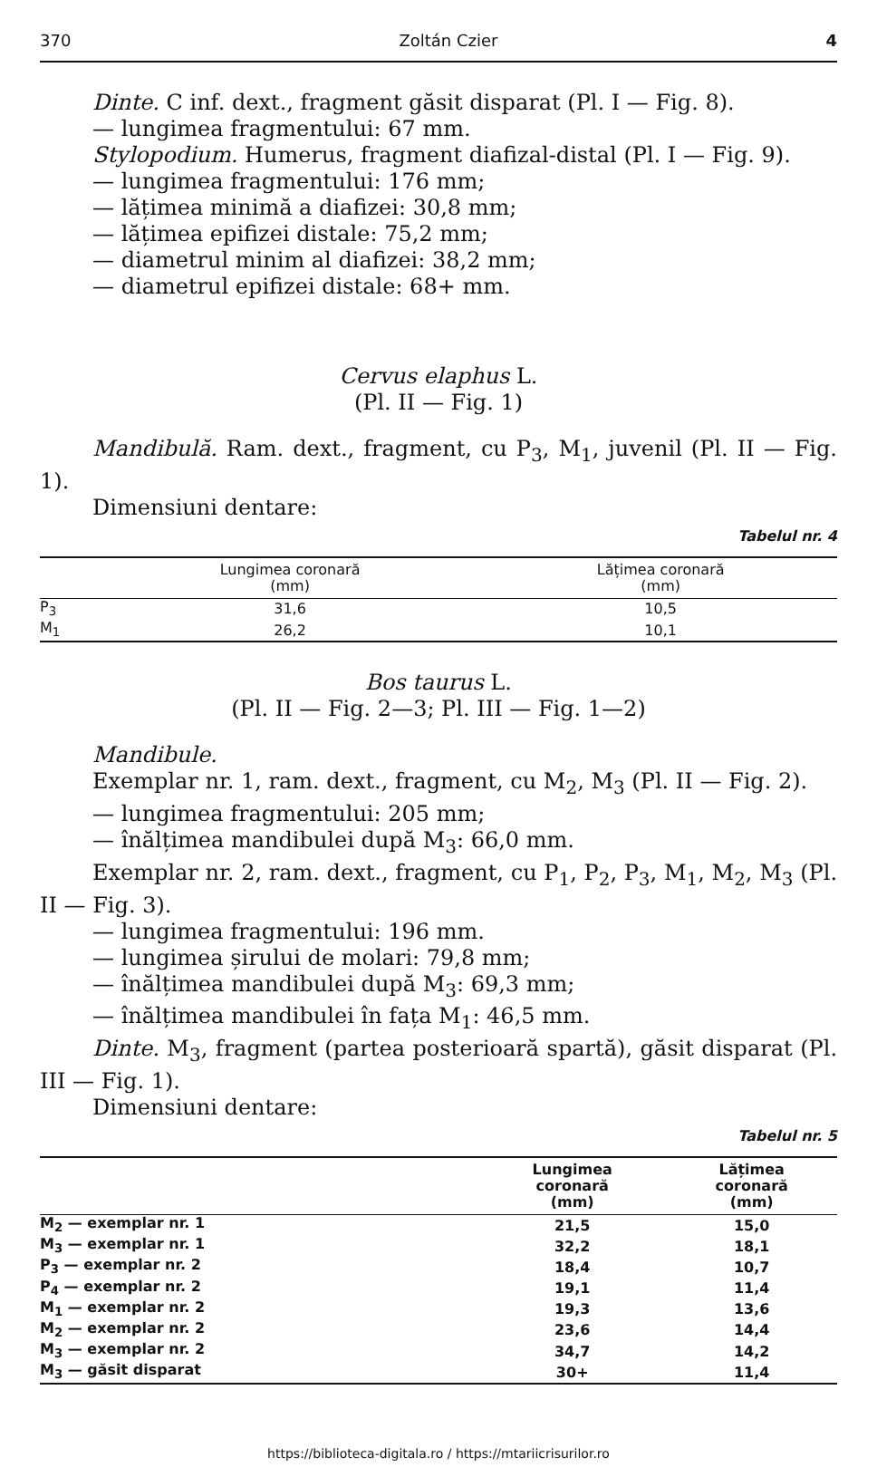370 Zoltán Czier 4
Dinte. C inf. dext., fragment găsit disparat (Pl. I — Fig. 8).
— lungimea fragmentului: 67 mm.
Stylopodium. Humerus, fragment diafizal-distal (Pl. I — Fig. 9).
— lungimea fragmentului: 176 mm;
— lățimea minimă a diafizei: 30,8 mm;
— lățimea epifizei distale: 75,2 mm;
— diametrul minim al diafizei: 38,2 mm;
— diametrul epifizei distale: 68+ mm.
Cervus elaphus L.
(Pl. II — Fig. 1)
Mandibulă. Ram. dext., fragment, cu P<sub>3</sub>, M<sub>1</sub>, juvenil (Pl. II — Fig. 1).
Dimensiuni dentare:
Tabelul nr. 4
| | Lungimea coronară (mm) | Lățimea coronară (mm) |
| --- | --- | --- |
| P<sub>3</sub> | 31,6 | 10,5 |
| M<sub>1</sub> | 26,2 | 10,1 |
Bos taurus L.
(Pl. II — Fig. 2—3; Pl. III — Fig. 1—2)
Mandibule.
Exemplar nr. 1, ram. dext., fragment, cu M<sub>2</sub>, M<sub>3</sub> (Pl. II — Fig. 2).
— lungimea fragmentului: 205 mm;
— înălțimea mandibulei după M<sub>3</sub>: 66,0 mm.
Exemplar nr. 2, ram. dext., fragment, cu P<sub>1</sub>, P<sub>2</sub>, P<sub>3</sub>, M<sub>1</sub>, M<sub>2</sub>, M<sub>3</sub> (Pl. II — Fig. 3).
— lungimea fragmentului: 196 mm.
— lungimea șirului de molari: 79,8 mm;
— înălțimea mandibulei după M<sub>3</sub>: 69,3 mm;
— înălțimea mandibulei în fața M<sub>1</sub>: 46,5 mm.
Dinte. M<sub>3</sub>, fragment (partea posterioară spartă), găsit disparat (Pl. III — Fig. 1).
Dimensiuni dentare:
Tabelul nr. 5
| | Lungimea coronară (mm) | Lățimea coronară (mm) |
| --- | --- | --- |
| M<sub>2</sub> — exemplar nr. 1 | 21,5 | 15,0 |
| M<sub>3</sub> — exemplar nr. 1 | 32,2 | 18,1 |
| P<sub>3</sub> — exemplar nr. 2 | 18,4 | 10,7 |
| P<sub>4</sub> — exemplar nr. 2 | 19,1 | 11,4 |
| M<sub>1</sub> — exemplar nr. 2 | 19,3 | 13,6 |
| M<sub>2</sub> — exemplar nr. 2 | 23,6 | 14,4 |
| M<sub>3</sub> — exemplar nr. 2 | 34,7 | 14,2 |
| M<sub>3</sub> — găsit disparat | 30+ | 11,4 |
https://biblioteca-digitala.ro / https://mtariicrisurilor.ro